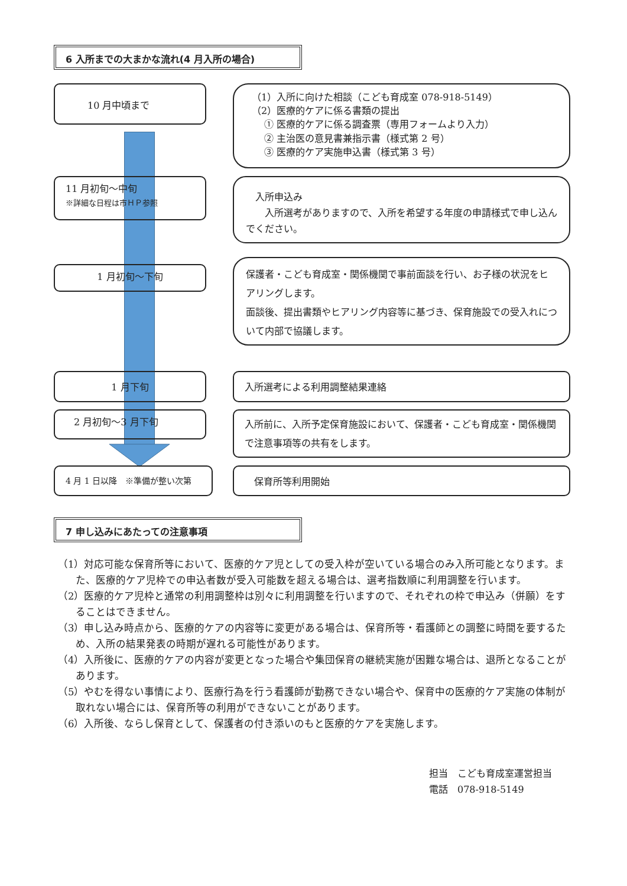6 入所までの大まかな流れ(4 月入所の場合)
10 月中頃まで
（1）入所に向けた相談（こども育成室 078-918-5149）
（2）医療的ケアに係る書類の提出
　 ① 医療的ケアに係る調査票（専用フォームより入力）
　 ② 主治医の意見書兼指示書（様式第 2 号）
　 ③ 医療的ケア実施申込書（様式第 3 号）
11 月初旬～中旬
※詳細な日程は市ＨＰ参照
　入所申込み
　　入所選考がありますので、入所を希望する年度の申請様式で申し込んでください。
1 月初旬～下旬
保護者・こども育成室・関係機関で事前面談を行い、お子様の状況をヒアリングします。
面談後、提出書類やヒアリング内容等に基づき、保育施設での受入れについて内部で協議します。
1 月下旬 入所選考による利用調整結果連絡
2 月初旬～3 月下旬
入所前に、入所予定保育施設において、保護者・こども育成室・関係機関で注意事項等の共有をします。
4 月 1 日以降　※準備が整い次第 保育所等利用開始
7 申し込みにあたっての注意事項
（1）対応可能な保育所等において、医療的ケア児としての受入枠が空いている場合のみ入所可能となります。また、医療的ケア児枠での申込者数が受入可能数を超える場合は、選考指数順に利用調整を行います。
（2）医療的ケア児枠と通常の利用調整枠は別々に利用調整を行いますので、それぞれの枠で申込み（併願）をすることはできません。
（3）申し込み時点から、医療的ケアの内容等に変更がある場合は、保育所等・看護師との調整に時間を要するため、入所の結果発表の時期が遅れる可能性があります。
（4）入所後に、医療的ケアの内容が変更となった場合や集団保育の継続実施が困難な場合は、退所となることがあります。
（5）やむを得ない事情により、医療行為を行う看護師が勤務できない場合や、保育中の医療的ケア実施の体制が取れない場合には、保育所等の利用ができないことがあります。
（6）入所後、ならし保育として、保護者の付き添いのもと医療的ケアを実施します。
担当　こども育成室運営担当
電話　078-918-5149